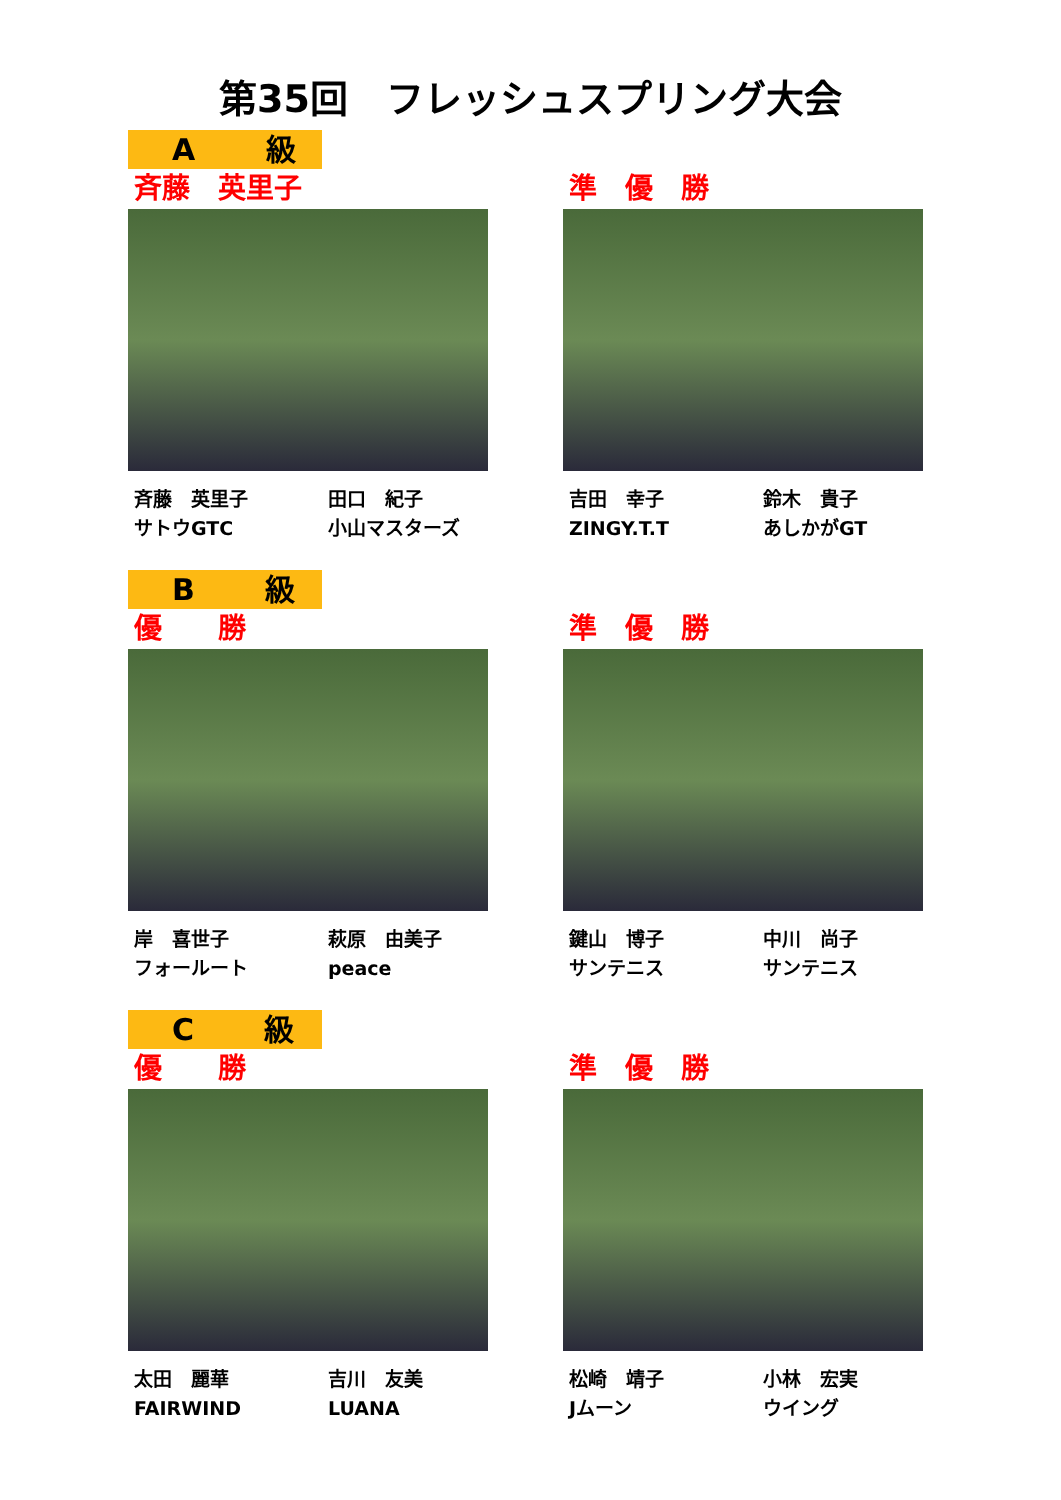第35回　フレッシュスプリング大会
A 級
斉藤　英里子
斉藤　英里子
サトウGTC
田口　紀子
小山マスターズ
準　優　勝
吉田　幸子
ZINGY.T.T
鈴木　貴子
あしかがGT
B 級
優　　勝
岸　喜世子
フォールート
萩原　由美子
peace
準　優　勝
鍵山　博子
サンテニス
中川　尚子
サンテニス
C 級
優　　勝
太田　麗華
FAIRWIND
吉川　友美
LUANA
準　優　勝
松崎　靖子
Jムーン
小林　宏実
ウイング